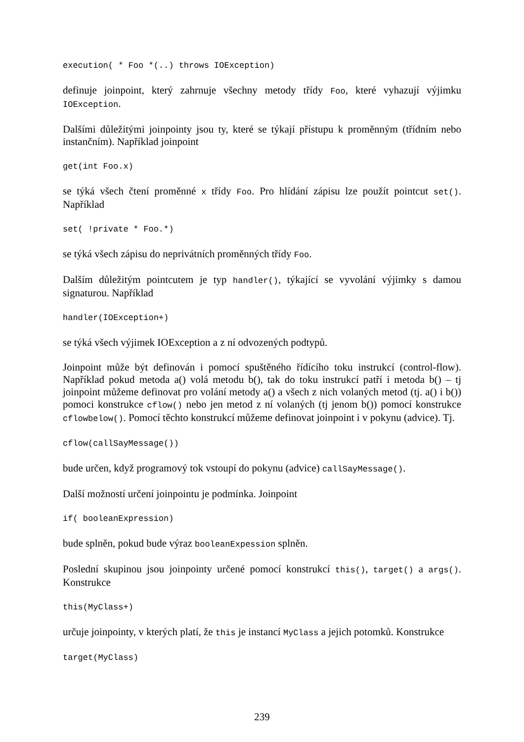execution( * Foo *(..) throws IOException)
definuje joinpoint, který zahrnuje všechny metody třídy Foo, které vyhazují výjimku IOException.
Dalšími důležitými joinpointy jsou ty, které se týkají přístupu k proměnným (třídním nebo instančním). Například joinpoint
get(int Foo.x)
se týká všech čtení proměnné x třídy Foo. Pro hlídání zápisu lze použít pointcut set(). Například
set( !private * Foo.*)
se týká všech zápisu do neprivátních proměnných třídy Foo.
Dalším důležitým pointcutem je typ handler(), týkající se vyvolání výjimky s damou signaturou. Například
handler(IOException+)
se týká všech výjimek IOException a z ní odvozených podtypů.
Joinpoint může být definován i pomocí spuštěného řídícího toku instrukcí (control-flow). Například pokud metoda a() volá metodu b(), tak do toku instrukcí patří i metoda b() – tj joinpoint můžeme definovat pro volání metody a() a všech z nich volaných metod (tj. a() i b()) pomoci konstrukce cflow() nebo jen metod z ní volaných (tj jenom b()) pomocí konstrukce cflowbelow(). Pomocí těchto konstrukcí můžeme definovat joinpoint i v pokynu (advice). Tj.
cflow(callSayMessage())
bude určen, když programový tok vstoupí do pokynu (advice) callSayMessage().
Další možností určení joinpointu je podmínka. Joinpoint
if( booleanExpression)
bude splněn, pokud bude výraz booleanExpession splněn.
Poslední skupinou jsou joinpointy určené pomocí konstrukcí this(), target() a args(). Konstrukce
this(MyClass+)
určuje joinpointy, v kterých platí, že this je instancí MyClass a jejich potomků. Konstrukce
target(MyClass)
239